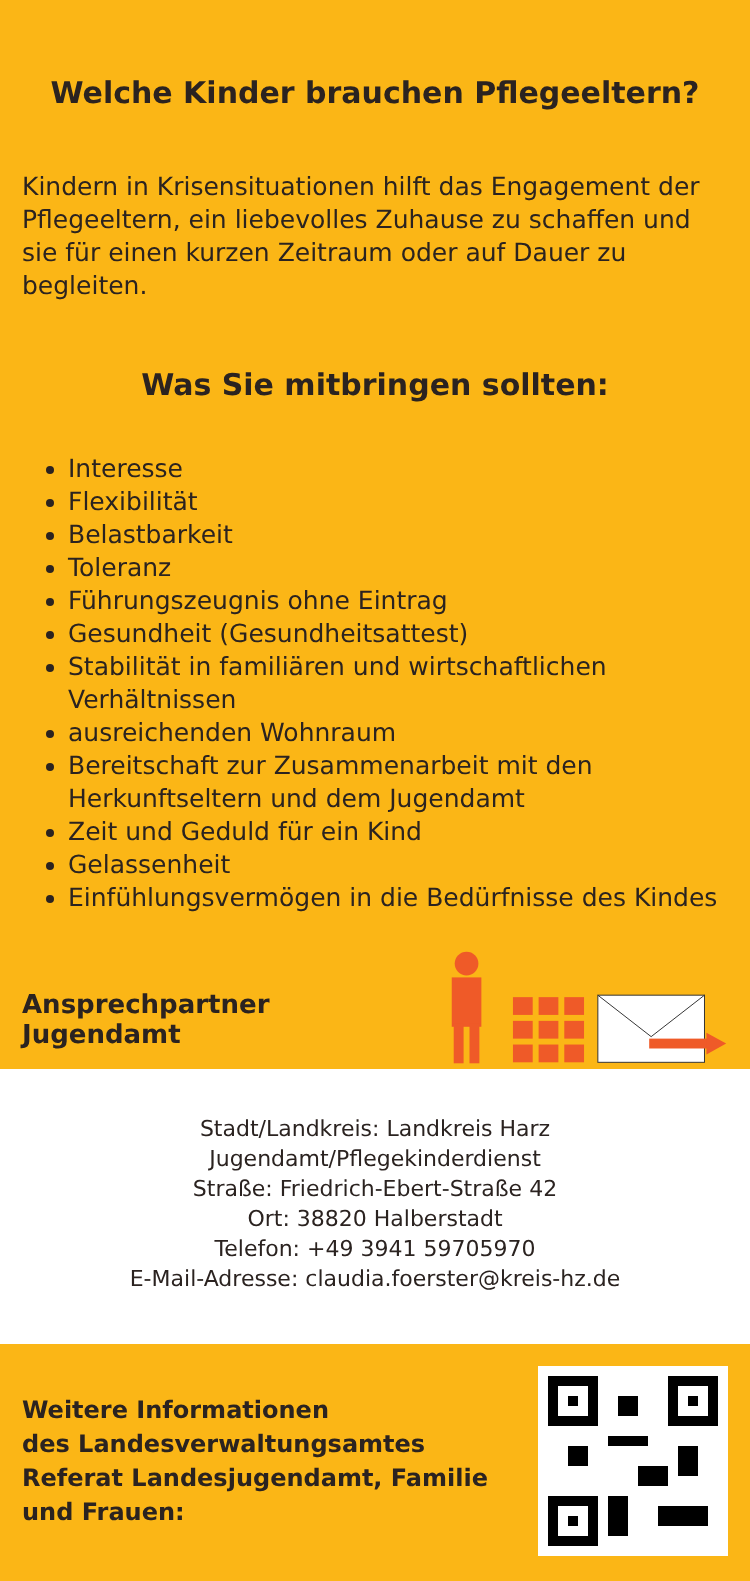Welche Kinder brauchen Pflegeeltern?
Kindern in Krisensituationen hilft das Engagement der Pflegeeltern, ein liebevolles Zuhause zu schaffen und sie für einen kurzen Zeitraum oder auf Dauer zu begleiten.
Was Sie mitbringen sollten:
Interesse
Flexibilität
Belastbarkeit
Toleranz
Führungszeugnis ohne Eintrag
Gesundheit (Gesundheitsattest)
Stabilität in familiären und wirtschaftlichen Verhältnissen
ausreichenden Wohnraum
Bereitschaft zur Zusammenarbeit mit den Herkunfts­eltern und dem Jugendamt
Zeit und Geduld für ein Kind
Gelassenheit
Einfühlungsvermögen in die Bedürfnisse des Kindes
Ansprechpartner Jugendamt
Stadt/Landkreis: Landkreis Harz
Jugendamt/Pflegekinderdienst
Straße: Friedrich-Ebert-Straße 42
Ort: 38820 Halberstadt
Telefon: +49 3941 59705970
E-Mail-Adresse: claudia.foerster@kreis-hz.de
Weitere Informationen
des Landesverwaltungsamtes
Referat Landesjugendamt, Familie
und Frauen: